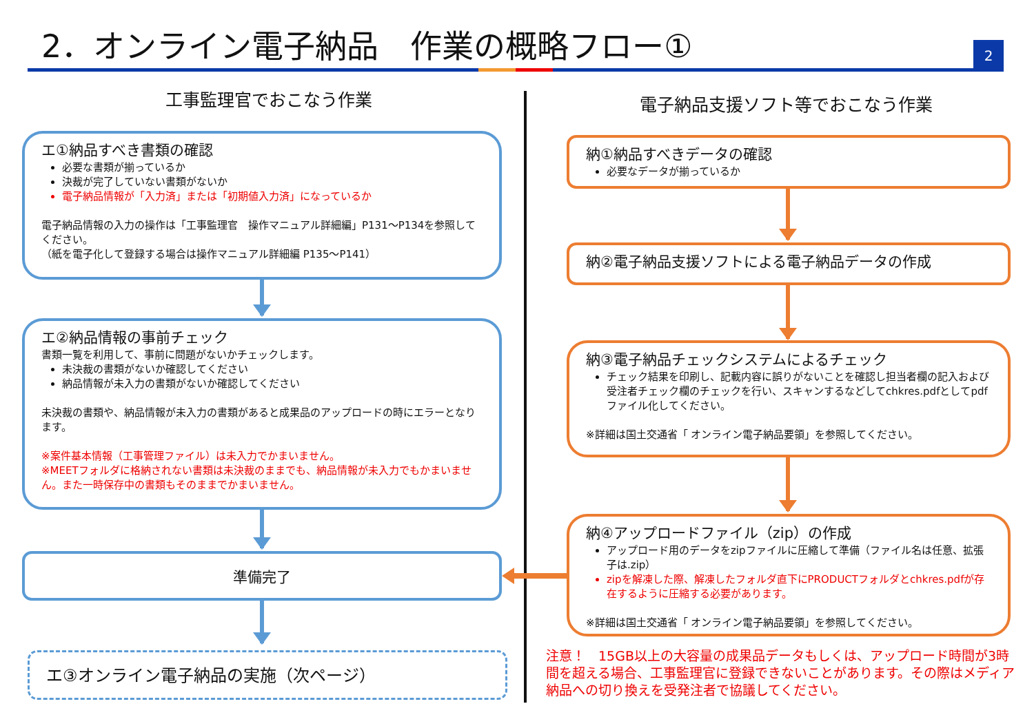2．オンライン電子納品　作業の概略フロー①
2
工事監理官でおこなう作業 電子納品支援ソフト等でおこなう作業
エ①納品すべき書類の確認
必要な書類が揃っているか
決裁が完了していない書類がないか
電子納品情報が「入力済」または「初期値入力済」になっているか
電子納品情報の入力の操作は「工事監理官　操作マニュアル詳細編」P131～P134を参照してください。
（紙を電子化して登録する場合は操作マニュアル詳細編 P135～P141）
エ②納品情報の事前チェック
書類一覧を利用して、事前に問題がないかチェックします。
未決裁の書類がないか確認してください
納品情報が未入力の書類がないか確認してください
未決裁の書類や、納品情報が未入力の書類があると成果品のアップロードの時にエラーとなります。
※案件基本情報（工事管理ファイル）は未入力でかまいません。
※MEETフォルダに格納されない書類は未決裁のままでも、納品情報が未入力でもかまいません。また一時保存中の書類もそのままでかまいません。
準備完了
エ③オンライン電子納品の実施（次ページ）
納①納品すべきデータの確認
必要なデータが揃っているか
納②電子納品支援ソフトによる電子納品データの作成
納③電子納品チェックシステムによるチェック
チェック結果を印刷し、記載内容に誤りがないことを確認し担当者欄の記入および受注者チェック欄のチェックを行い、スキャンするなどしてchkres.pdfとしてpdfファイル化してください。
※詳細は国土交通省「 オンライン電子納品要領」を参照してください。
納④アップロードファイル（zip）の作成
アップロード用のデータをzipファイルに圧縮して準備（ファイル名は任意、拡張子は.zip）
zipを解凍した際、解凍したフォルダ直下にPRODUCTフォルダとchkres.pdfが存在するように圧縮する必要があります。
※詳細は国土交通省「 オンライン電子納品要領」を参照してください。
注意！　15GB以上の大容量の成果品データもしくは、アップロード時間が3時間を超える場合、工事監理官に登録できないことがあります。その際はメディア納品への切り換えを受発注者で協議してください。